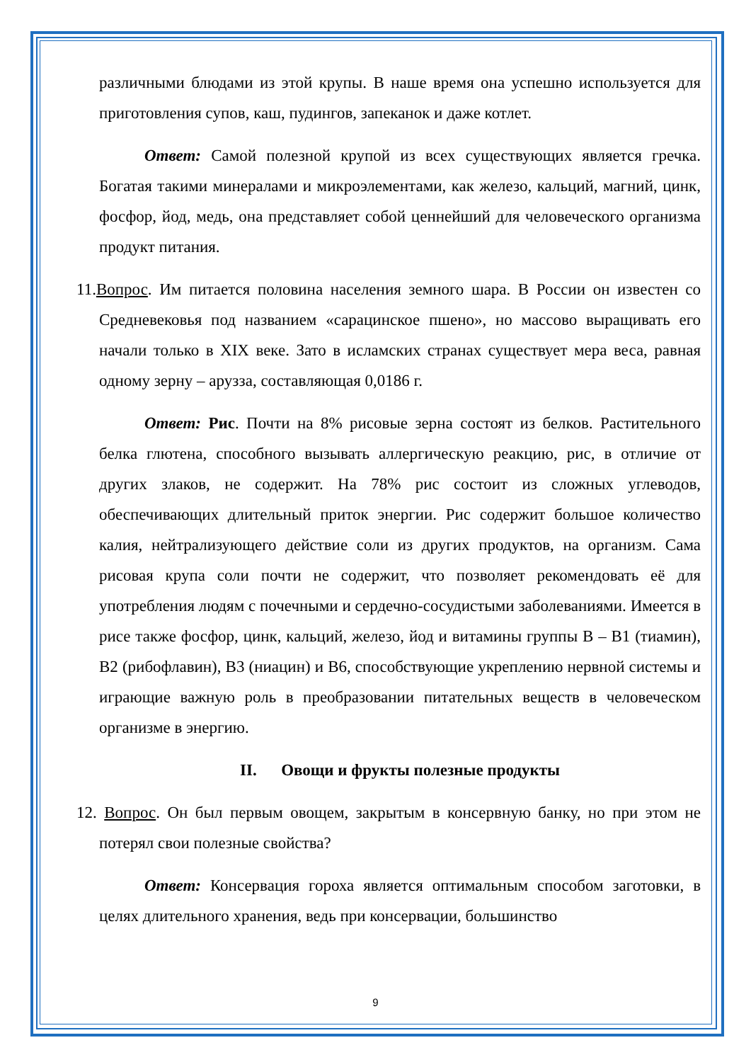различными блюдами из этой крупы. В наше время она успешно используется для приготовления супов, каш, пудингов, запеканок и даже котлет.
Ответ: Самой полезной крупой из всех существующих является гречка. Богатая такими минералами и микроэлементами, как железо, кальций, магний, цинк, фосфор, йод, медь, она представляет собой ценнейший для человеческого организма продукт питания.
11.Вопрос. Им питается половина населения земного шара. В России он известен со Средневековья под названием «сарацинское пшено», но массово выращивать его начали только в XIX веке. Зато в исламских странах существует мера веса, равная одному зерну – арузза, составляющая 0,0186 г.
Ответ: Рис. Почти на 8% рисовые зерна состоят из белков. Растительного белка глютена, способного вызывать аллергическую реакцию, рис, в отличие от других злаков, не содержит. На 78% рис состоит из сложных углеводов, обеспечивающих длительный приток энергии. Рис содержит большое количество калия, нейтрализующего действие соли из других продуктов, на организм. Сама рисовая крупа соли почти не содержит, что позволяет рекомендовать её для употребления людям с почечными и сердечно-сосудистыми заболеваниями. Имеется в рисе также фосфор, цинк, кальций, железо, йод и витамины группы В – В1 (тиамин), В2 (рибофлавин), В3 (ниацин) и В6, способствующие укреплению нервной системы и играющие важную роль в преобразовании питательных веществ в человеческом организме в энергию.
II. Овощи и фрукты полезные продукты
12. Вопрос. Он был первым овощем, закрытым в консервную банку, но при этом не потерял свои полезные свойства?
Ответ: Консервация гороха является оптимальным способом заготовки, в целях длительного хранения, ведь при консервации, большинство
9